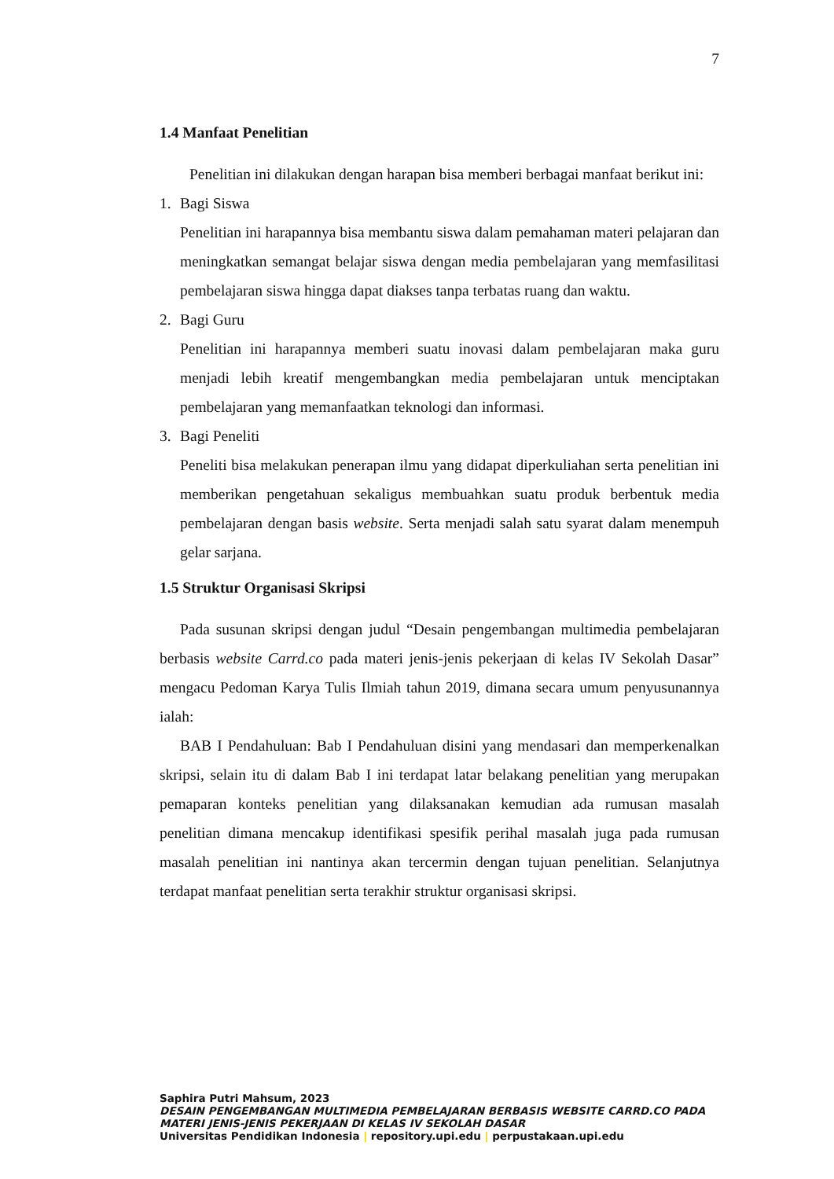7
1.4 Manfaat Penelitian
Penelitian ini dilakukan dengan harapan bisa memberi berbagai manfaat berikut ini:
1. Bagi Siswa
Penelitian ini harapannya bisa membantu siswa dalam pemahaman materi pelajaran dan meningkatkan semangat belajar siswa dengan media pembelajaran yang memfasilitasi pembelajaran siswa hingga dapat diakses tanpa terbatas ruang dan waktu.
2. Bagi Guru
Penelitian ini harapannya memberi suatu inovasi dalam pembelajaran maka guru menjadi lebih kreatif mengembangkan media pembelajaran untuk menciptakan pembelajaran yang memanfaatkan teknologi dan informasi.
3. Bagi Peneliti
Peneliti bisa melakukan penerapan ilmu yang didapat diperkuliahan serta penelitian ini memberikan pengetahuan sekaligus membuahkan suatu produk berbentuk media pembelajaran dengan basis website. Serta menjadi salah satu syarat dalam menempuh gelar sarjana.
1.5 Struktur Organisasi Skripsi
Pada susunan skripsi dengan judul “Desain pengembangan multimedia pembelajaran berbasis website Carrd.co pada materi jenis-jenis pekerjaan di kelas IV Sekolah Dasar” mengacu Pedoman Karya Tulis Ilmiah tahun 2019, dimana secara umum penyusunannya ialah:
BAB I Pendahuluan: Bab I Pendahuluan disini yang mendasari dan memperkenalkan skripsi, selain itu di dalam Bab I ini terdapat latar belakang penelitian yang merupakan pemaparan konteks penelitian yang dilaksanakan kemudian ada rumusan masalah penelitian dimana mencakup identifikasi spesifik perihal masalah juga pada rumusan masalah penelitian ini nantinya akan tercermin dengan tujuan penelitian. Selanjutnya terdapat manfaat penelitian serta terakhir struktur organisasi skripsi.
Saphira Putri Mahsum, 2023
DESAIN PENGEMBANGAN MULTIMEDIA PEMBELAJARAN BERBASIS WEBSITE CARRD.CO PADA
MATERI JENIS-JENIS PEKERJAAN DI KELAS IV SEKOLAH DASAR
Universitas Pendidikan Indonesia | repository.upi.edu | perpustakaan.upi.edu